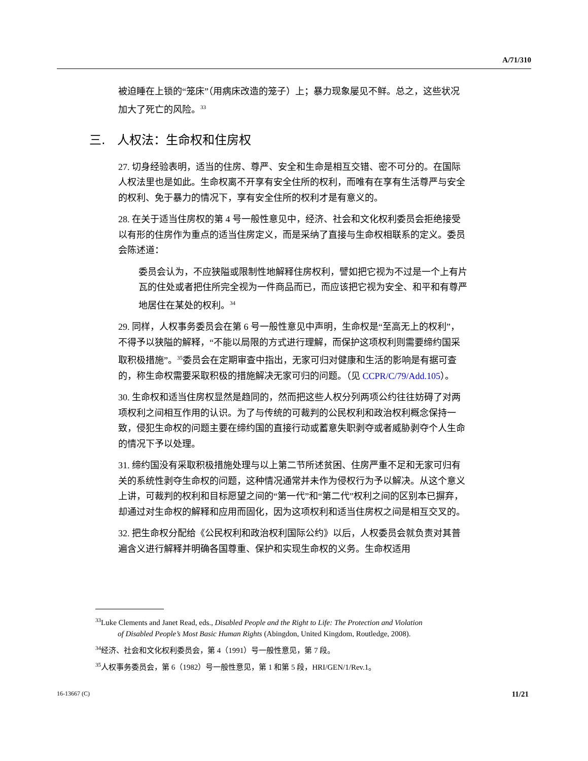A/71/310
被迫睡在上锁的“笼床”（用病床改造的笼子）上；暴力现象屡见不鲜。总之，这些状况加大了死亡的风险。<sup>33</sup>
三. 人权法：生命权和住房权
27. 切身经验表明，适当的住房、尊严、安全和生命是相互交错、密不可分的。在国际人权法里也是如此。生命权离不开享有安全住所的权利，而唯有在享有生活尊严与安全的权利、免于暴力的情况下，享有安全住所的权利才是有意义的。
28. 在关于适当住房权的第 4 号一般性意见中，经济、社会和文化权利委员会拒绝接受以有形的住房作为重点的适当住房定义，而是采纳了直接与生命权相联系的定义。委员会陈述道：
委员会认为，不应狭隘或限制性地解释住房权利，譬如把它视为不过是一个上有片瓦的住处或者把住所完全视为一件商品而已，而应该把它视为安全、和平和有尊严地居住在某处的权利。<sup>34</sup>
29. 同样，人权事务委员会在第 6 号一般性意见中声明，生命权是“至高无上的权利”，不得予以狭隘的解释，“不能以局限的方式进行理解，而保护这项权利则需要缔约国采取积极措施”。<sup>35</sup>委员会在定期审查中指出，无家可归对健康和生活的影响是有据可查的，称生命权需要采取积极的措施解决无家可归的问题。（见 CCPR/C/79/Add.105）。
30. 生命权和适当住房权显然是趋同的，然而把这些人权分列两项公约往往妨碍了对两项权利之间相互作用的认识。为了与传统的可裁判的公民权利和政治权利概念保持一致，侵犯生命权的问题主要在缔约国的直接行动或蓄意失职剥夺或者威胁剥夺个人生命的情况下予以处理。
31. 缔约国没有采取积极措施处理与以上第二节所述贫困、住房严重不足和无家可归有关的系统性剥夺生命权的问题，这种情况通常并未作为侵权行为予以解决。从这个意义上讲，可裁判的权利和目标愿望之间的“第一代”和“第二代”权利之间的区别本已摒弃，却通过对生命权的解释和应用而固化，因为这项权利和适当住房权之间是相互交叉的。
32. 把生命权分配给《公民权利和政治权利国际公约》以后，人权委员会就负责对其普遍含义进行解释并明确各国尊重、保护和实现生命权的义务。生命权适用
<sup>33</sup> Luke Clements and Janet Read, eds., Disabled People and the Right to Life: The Protection and Violation
of Disabled People’s Most Basic Human Rights (Abingdon, United Kingdom, Routledge, 2008).
<sup>34</sup> 经济、社会和文化权利委员会，第 4（1991）号一般性意见，第 7 段。
<sup>35</sup> 人权事务委员会，第 6（1982）号一般性意见，第 1 和第 5 段，HRI/GEN/1/Rev.1。
16-13667 (C) 11/21